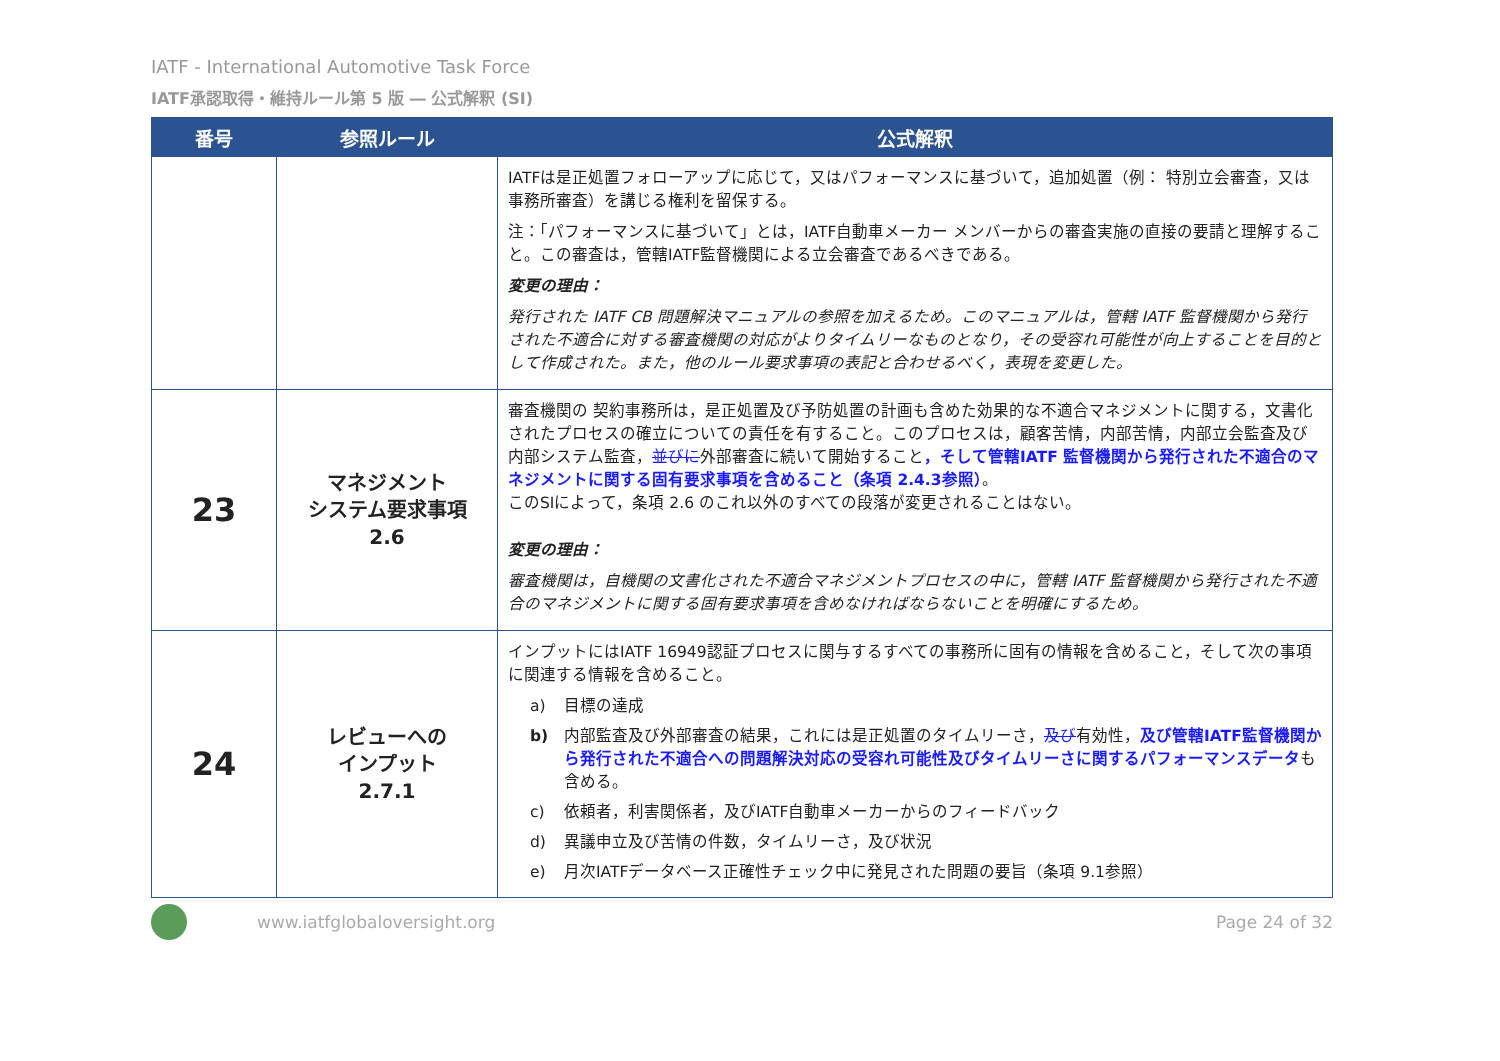IATF - International Automotive Task Force
IATF承認取得・維持ルール第 5 版 ― 公式解釈 (SI)
| 番号 | 参照ルール | 公式解釈 |
| --- | --- | --- |
| | | IATFは是正処置フォローアップに応じて，又はパフォーマンスに基づいて，追加処置（例： 特別立会審査，又は事務所審査）を講じる権利を留保する。 注：「パフォーマンスに基づいて」とは，IATF自動車メーカー メンバーからの審査実施の直接の要請と理解すること。この審査は，管轄IATF監督機関による立会審査であるべきである。 変更の理由： 発行された IATF CB 問題解決マニュアルの参照を加えるため。このマニュアルは，管轄 IATF 監督機関から発行された不適合に対する審査機関の対応がよりタイムリーなものとなり，その受容れ可能性が向上することを目的として作成された。また，他のルール要求事項の表記と合わせるべく，表現を変更した。 |
| 23 | マネジメント システム要求事項 2.6 | 審査機関の 契約事務所は，是正処置及び予防処置の計画も含めた効果的な不適合マネジメントに関する，文書化されたプロセスの確立についての責任を有すること。このプロセスは，顧客苦情，内部苦情，内部立会監査及び内部システム監査， 並びに 外部審査に続いて開始すること ，そして管轄IATF 監督機関から発行された不適合のマネジメントに関する固有要求事項を含めること（条項 2.4.3参照） 。 このSIによって，条項 2.6 のこれ以外のすべての段落が変更されることはない。 変更の理由： 審査機関は，自機関の文書化された不適合マネジメントプロセスの中に，管轄 IATF 監督機関から発行された不適合のマネジメントに関する固有要求事項を含めなければならないことを明確にするため。 |
| 24 | レビューへの インプット 2.7.1 | インプットにはIATF 16949認証プロセスに関与するすべての事務所に固有の情報を含めること，そして次の事項に関連する情報を含めること。 a) 目標の達成 b) 内部監査及び外部審査の結果，これには是正処置のタイムリーさ， 及び 有効性， 及び管轄IATF監督機関から発行された不適合への問題解決対応の受容れ可能性及びタイムリーさに関するパフォーマンスデータ も含める。 c) 依頼者，利害関係者，及びIATF自動車メーカーからのフィードバック d) 異議申立及び苦情の件数，タイムリーさ，及び状況 e) 月次IATFデータベース正確性チェック中に発見された問題の要旨（条項 9.1参照） |
www.iatfglobaloversight.org Page 24 of 32